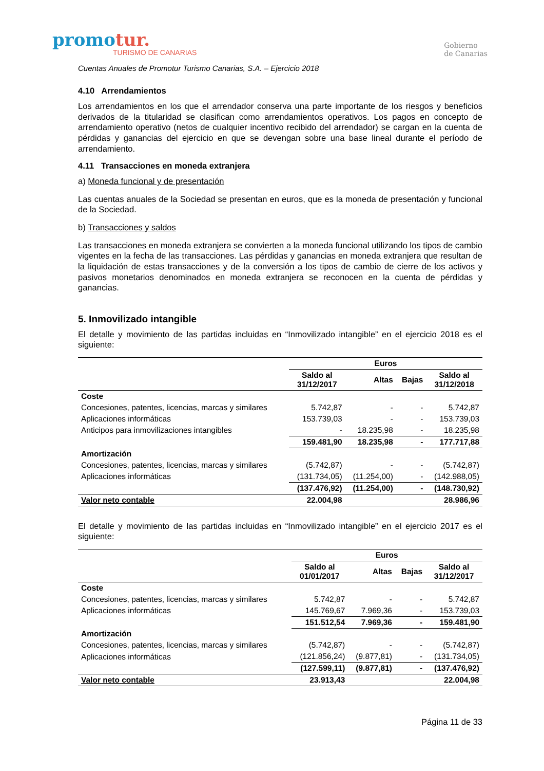promotur.
TURISMO DE CANARIAS
Gobierno
de Canarias
Cuentas Anuales de Promotur Turismo Canarias, S.A. – Ejercicio 2018
4.10 Arrendamientos
Los arrendamientos en los que el arrendador conserva una parte importante de los riesgos y beneficios derivados de la titularidad se clasifican como arrendamientos operativos. Los pagos en concepto de arrendamiento operativo (netos de cualquier incentivo recibido del arrendador) se cargan en la cuenta de pérdidas y ganancias del ejercicio en que se devengan sobre una base lineal durante el período de arrendamiento.
4.11 Transacciones en moneda extranjera
a) Moneda funcional y de presentación
Las cuentas anuales de la Sociedad se presentan en euros, que es la moneda de presentación y funcional de la Sociedad.
b) Transacciones y saldos
Las transacciones en moneda extranjera se convierten a la moneda funcional utilizando los tipos de cambio vigentes en la fecha de las transacciones. Las pérdidas y ganancias en moneda extranjera que resultan de la liquidación de estas transacciones y de la conversión a los tipos de cambio de cierre de los activos y pasivos monetarios denominados en moneda extranjera se reconocen en la cuenta de pérdidas y ganancias.
5. Inmovilizado intangible
El detalle y movimiento de las partidas incluidas en “Inmovilizado intangible” en el ejercicio 2018 es el siguiente:
| | Euros | | | |
| --- | --- | --- | --- | --- |
| | Saldo al 31/12/2017 | Altas | Bajas | Saldo al 31/12/2018 |
| Coste | | | | |
| Concesiones, patentes, licencias, marcas y similares | 5.742,87 | - | - | 5.742,87 |
| Aplicaciones informáticas | 153.739,03 | - | - | 153.739,03 |
| Anticipos para inmovilizaciones intangibles | - | 18.235,98 | - | 18.235,98 |
| | 159.481,90 | 18.235,98 | - | 177.717,88 |
| Amortización | | | | |
| Concesiones, patentes, licencias, marcas y similares | (5.742,87) | - | - | (5.742,87) |
| Aplicaciones informáticas | (131.734,05) | (11.254,00) | - | (142.988,05) |
| | (137.476,92) | (11.254,00) | - | (148.730,92) |
| Valor neto contable | 22.004,98 | | | 28.986,96 |
El detalle y movimiento de las partidas incluidas en “Inmovilizado intangible” en el ejercicio 2017 es el siguiente:
| | Euros | | | |
| --- | --- | --- | --- | --- |
| | Saldo al 01/01/2017 | Altas | Bajas | Saldo al 31/12/2017 |
| Coste | | | | |
| Concesiones, patentes, licencias, marcas y similares | 5.742,87 | - | - | 5.742,87 |
| Aplicaciones informáticas | 145.769,67 | 7.969,36 | - | 153.739,03 |
| | 151.512,54 | 7.969,36 | - | 159.481,90 |
| Amortización | | | | |
| Concesiones, patentes, licencias, marcas y similares | (5.742,87) | - | - | (5.742,87) |
| Aplicaciones informáticas | (121.856,24) | (9.877,81) | - | (131.734,05) |
| | (127.599,11) | (9.877,81) | - | (137.476,92) |
| Valor neto contable | 23.913,43 | | | 22.004,98 |
Página 11 de 33